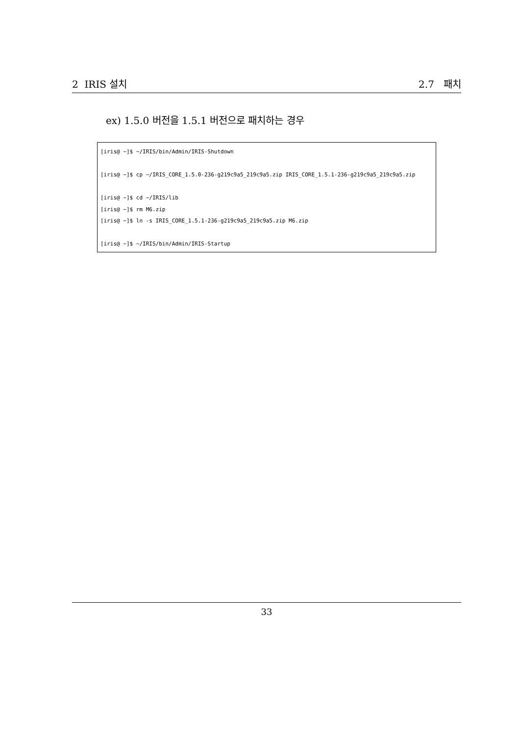2 IRIS 설치 2.7 패치
ex) 1.5.0 버전을 1.5.1 버전으로 패치하는 경우
[iris@ ~]$ ~/IRIS/bin/Admin/IRIS-Shutdown [iris@ ~]$ cp ~/IRIS_CORE_1.5.0-236-g219c9a5_219c9a5.zip IRIS_CORE_1.5.1-236-g219c9a5_219c9a5.zip [iris@ ~]$ cd ~/IRIS/lib [iris@ ~]$ rm M6.zip [iris@ ~]$ ln -s IRIS_CORE_1.5.1-236-g219c9a5_219c9a5.zip M6.zip [iris@ ~]$ ~/IRIS/bin/Admin/IRIS-Startup
33